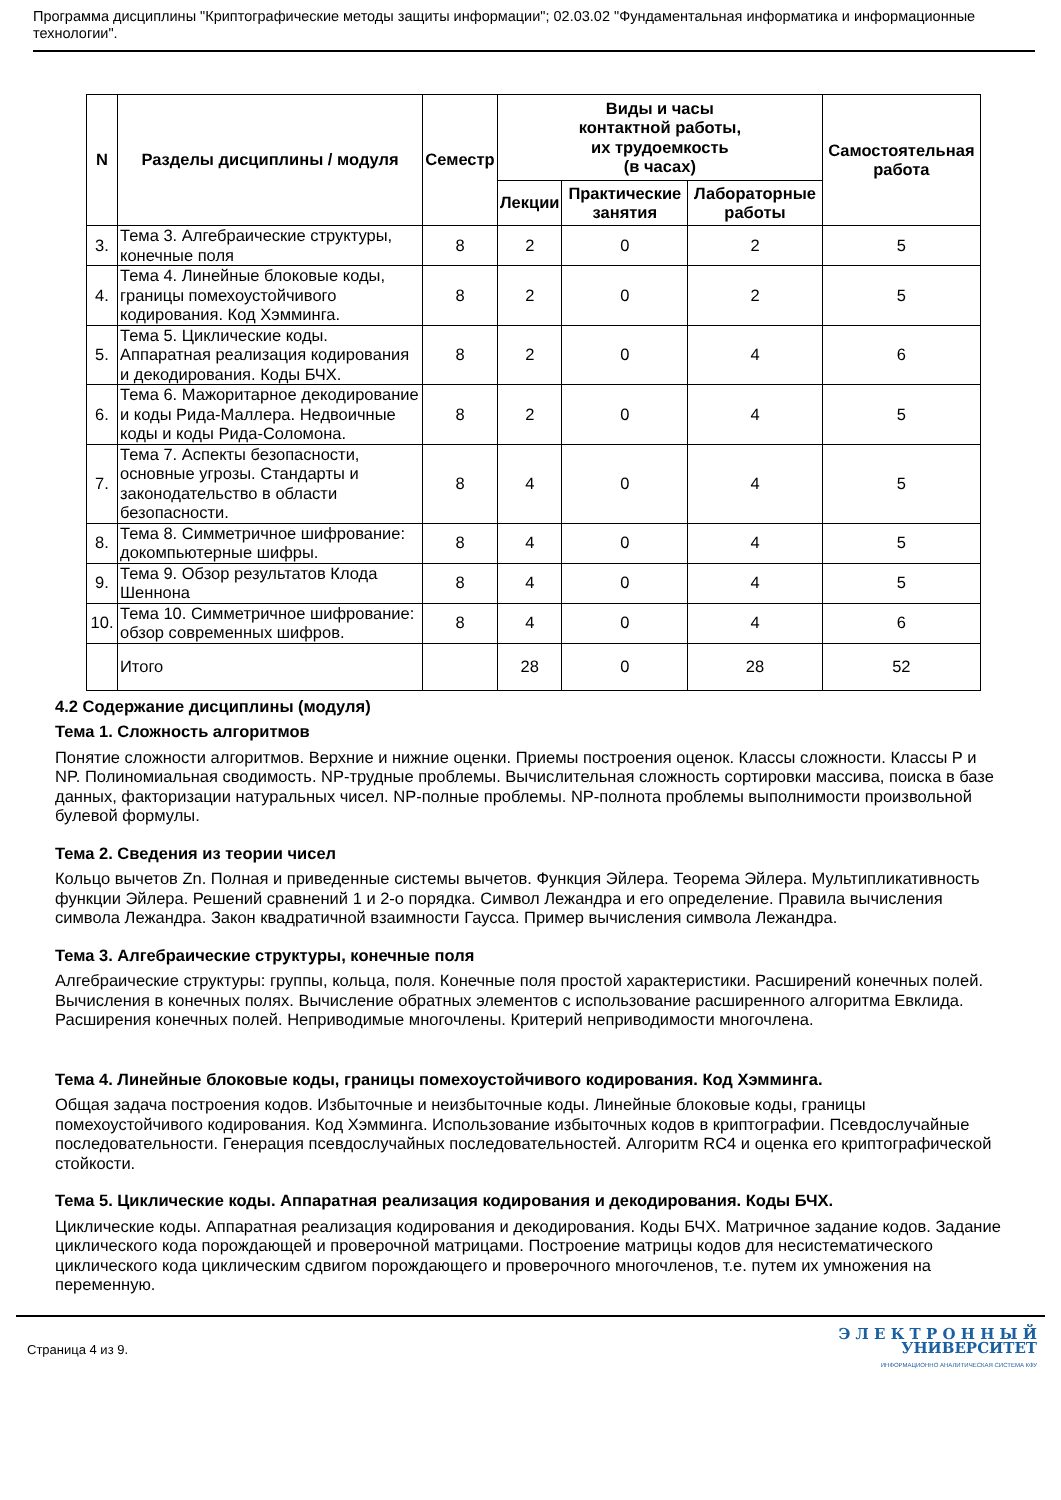Программа дисциплины "Криптографические методы защиты информации"; 02.03.02 "Фундаментальная информатика и информационные технологии".
| N | Разделы дисциплины / модуля | Семестр | Виды и часы контактной работы, их трудоемкость (в часах) | | | Самостоятельная работа |
| --- | --- | --- | --- | --- | --- | --- |
| | | | Лекции | Практические занятия | Лабораторные работы | |
| 3. | Тема 3. Алгебраические структуры, конечные поля | 8 | 2 | 0 | 2 | 5 |
| 4. | Тема 4. Линейные блоковые коды, границы помехоустойчивого кодирования. Код Хэмминга. | 8 | 2 | 0 | 2 | 5 |
| 5. | Тема 5. Циклические коды. Аппаратная реализация кодирования и декодирования. Коды БЧХ. | 8 | 2 | 0 | 4 | 6 |
| 6. | Тема 6. Мажоритарное декодирование и коды Рида-Маллера. Недвоичные коды и коды Рида-Соломона. | 8 | 2 | 0 | 4 | 5 |
| 7. | Тема 7. Аспекты безопасности, основные угрозы. Стандарты и законодательство в области безопасности. | 8 | 4 | 0 | 4 | 5 |
| 8. | Тема 8. Симметричное шифрование: докомпьютерные шифры. | 8 | 4 | 0 | 4 | 5 |
| 9. | Тема 9. Обзор результатов Клода Шеннона | 8 | 4 | 0 | 4 | 5 |
| 10. | Тема 10. Симметричное шифрование: обзор современных шифров. | 8 | 4 | 0 | 4 | 6 |
| | Итого | | 28 | 0 | 28 | 52 |
4.2 Содержание дисциплины (модуля)
Тема 1. Сложность алгоритмов
Понятие сложности алгоритмов. Верхние и нижние оценки. Приемы построения оценок. Классы сложности. Классы P и NP. Полиномиальная сводимость. NP-трудные проблемы. Вычислительная сложность сортировки массива, поиска в базе данных, факторизации натуральных чисел. NP-полные проблемы. NP-полнота проблемы выполнимости произвольной булевой формулы.
Тема 2. Сведения из теории чисел
Кольцо вычетов Zn. Полная и приведенные системы вычетов. Функция Эйлера. Теорема Эйлера. Мультипликативность функции Эйлера. Решений сравнений 1 и 2-о порядка. Символ Лежандра и его определение. Правила вычисления символа Лежандра. Закон квадратичной взаимности Гаусса. Пример вычисления символа Лежандра.
Тема 3. Алгебраические структуры, конечные поля
Алгебраические структуры: группы, кольца, поля. Конечные поля простой характеристики. Расширений конечных полей. Вычисления в конечных полях. Вычисление обратных элементов с использование расширенного алгоритма Евклида. Расширения конечных полей. Неприводимые многочлены. Критерий неприводимости многочлена.
Тема 4. Линейные блоковые коды, границы помехоустойчивого кодирования. Код Хэмминга.
Общая задача построения кодов. Избыточные и неизбыточные коды. Линейные блоковые коды, границы помехоустойчивого кодирования. Код Хэмминга. Использование избыточных кодов в криптографии. Псевдослучайные последовательности. Генерация псевдослучайных последовательностей. Алгоритм RC4 и оценка его криптографической стойкости.
Тема 5. Циклические коды. Аппаратная реализация кодирования и декодирования. Коды БЧХ.
Циклические коды. Аппаратная реализация кодирования и декодирования. Коды БЧХ. Матричное задание кодов. Задание циклического кода порождающей и проверочной матрицами. Построение матрицы кодов для несистематического циклического кода циклическим сдвигом порождающего и проверочного многочленов, т.е. путем их умножения на переменную.
Страница 4 из 9.
Э Л Е К Т Р О Н Н Ы Й
УНИВЕРСИТЕТ
ИНФОРМАЦИОННО АНАЛИТИЧЕСКАЯ СИСТЕМА КФУ